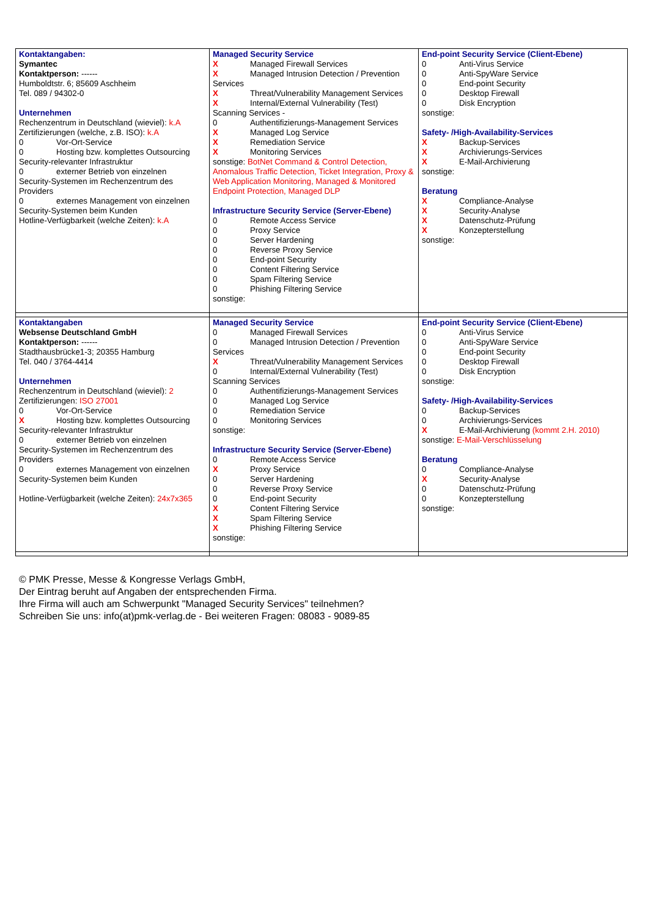| Kontaktangaben: Symantec Kontaktperson: ------ Humboldtstr. 6; 85609 Aschheim Tel. 089 / 94302-0 Unternehmen Rechenzentrum in Deutschland (wieviel): k.A Zertifizierungen (welche, z.B. ISO): k.A 0 Vor-Ort-Service 0 Hosting bzw. komplettes Outsourcing Security-relevanter Infrastruktur 0 externer Betrieb von einzelnen Security-Systemen im Rechenzentrum des Providers 0 externes Management von einzelnen Security-Systemen beim Kunden Hotline-Verfügbarkeit (welche Zeiten): k.A | Managed Security Service X Managed Firewall Services X Managed Intrusion Detection / Prevention Services X Threat/Vulnerability Management Services X Internal/External Vulnerability (Test) Scanning Services - 0 Authentifizierungs-Management Services X Managed Log Service X Remediation Service X Monitoring Services sonstige: BotNet Command & Control Detection, Anomalous Traffic Detection, Ticket Integration, Proxy & Web Application Monitoring, Managed & Monitored Endpoint Protection, Managed DLP Infrastructure Security Service (Server-Ebene) 0 Remote Access Service 0 Proxy Service 0 Server Hardening 0 Reverse Proxy Service 0 End-point Security 0 Content Filtering Service 0 Spam Filtering Service 0 Phishing Filtering Service sonstige: | End-point Security Service (Client-Ebene) 0 Anti-Virus Service 0 Anti-SpyWare Service 0 End-point Security 0 Desktop Firewall 0 Disk Encryption sonstige: Safety- /High-Availability-Services X Backup-Services X Archivierungs-Services X E-Mail-Archivierung sonstige: Beratung X Compliance-Analyse X Security-Analyse X Datenschutz-Prüfung X Konzepterstellung sonstige: |
| Kontaktangaben Websense Deutschland GmbH Kontaktperson: ------ Stadthausbrücke1-3; 20355 Hamburg Tel. 040 / 3764-4414 Unternehmen Rechenzentrum in Deutschland (wieviel): 2 Zertifizierungen: ISO 27001 0 Vor-Ort-Service X Hosting bzw. komplettes Outsourcing Security-relevanter Infrastruktur 0 externer Betrieb von einzelnen Security-Systemen im Rechenzentrum des Providers 0 externes Management von einzelnen Security-Systemen beim Kunden Hotline-Verfügbarkeit (welche Zeiten): 24x7x365 | Managed Security Service 0 Managed Firewall Services 0 Managed Intrusion Detection / Prevention Services X Threat/Vulnerability Management Services 0 Internal/External Vulnerability (Test) Scanning Services 0 Authentifizierungs-Management Services 0 Managed Log Service 0 Remediation Service 0 Monitoring Services sonstige: Infrastructure Security Service (Server-Ebene) 0 Remote Access Service X Proxy Service 0 Server Hardening 0 Reverse Proxy Service 0 End-point Security X Content Filtering Service X Spam Filtering Service X Phishing Filtering Service sonstige: | End-point Security Service (Client-Ebene) 0 Anti-Virus Service 0 Anti-SpyWare Service 0 End-point Security 0 Desktop Firewall 0 Disk Encryption sonstige: Safety- /High-Availability-Services 0 Backup-Services 0 Archivierungs-Services X E-Mail-Archivierung (kommt 2.H. 2010) sonstige: E-Mail-Verschlüsselung Beratung 0 Compliance-Analyse X Security-Analyse 0 Datenschutz-Prüfung 0 Konzepterstellung sonstige: |
© PMK Presse, Messe & Kongresse Verlags GmbH,
Der Eintrag beruht auf Angaben der entsprechenden Firma.
Ihre Firma will auch am Schwerpunkt "Managed Security Services" teilnehmen?
Schreiben Sie uns: info(at)pmk-verlag.de - Bei weiteren Fragen: 08083 - 9089-85